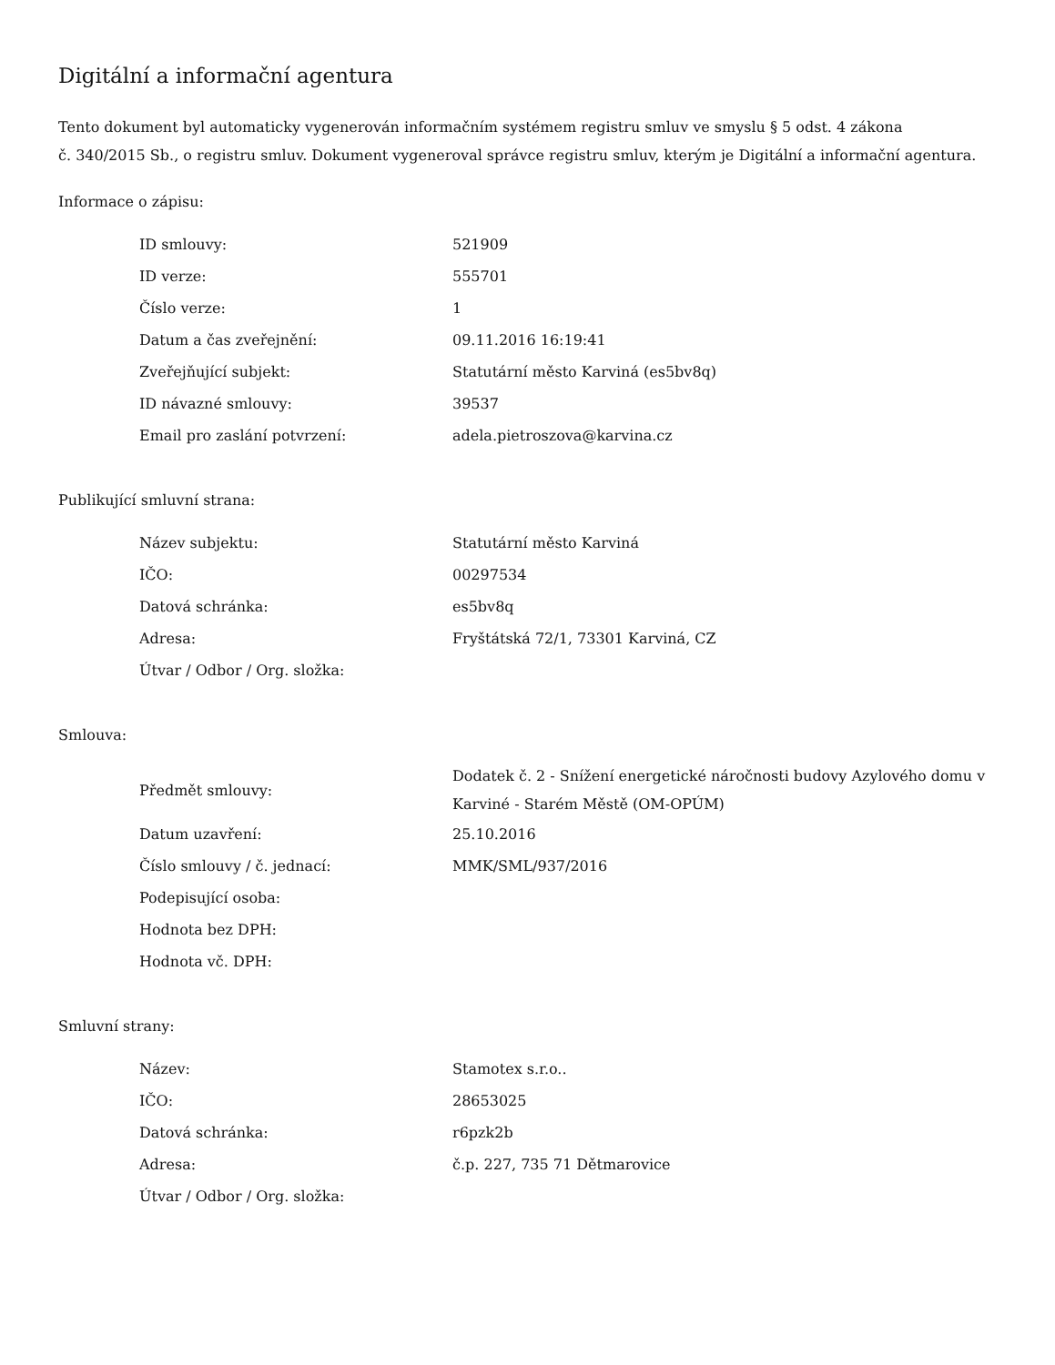Digitální a informační agentura
Tento dokument byl automaticky vygenerován informačním systémem registru smluv ve smyslu § 5 odst. 4 zákona
č. 340/2015 Sb., o registru smluv. Dokument vygeneroval správce registru smluv, kterým je Digitální a informační agentura.
Informace o zápisu:
| ID smlouvy: | 521909 |
| ID verze: | 555701 |
| Číslo verze: | 1 |
| Datum a čas zveřejnění: | 09.11.2016 16:19:41 |
| Zveřejňující subjekt: | Statutární město Karviná (es5bv8q) |
| ID návazné smlouvy: | 39537 |
| Email pro zaslání potvrzení: | adela.pietroszova@karvina.cz |
Publikující smluvní strana:
| Název subjektu: | Statutární město Karviná |
| IČO: | 00297534 |
| Datová schránka: | es5bv8q |
| Adresa: | Fryštátská 72/1, 73301 Karviná, CZ |
| Útvar / Odbor / Org. složka: | |
Smlouva:
| Předmět smlouvy: | Dodatek č. 2 - Snížení energetické náročnosti budovy Azylového domu v Karviné - Starém Městě (OM-OPÚM) |
| Datum uzavření: | 25.10.2016 |
| Číslo smlouvy / č. jednací: | MMK/SML/937/2016 |
| Podepisující osoba: | |
| Hodnota bez DPH: | |
| Hodnota vč. DPH: | |
Smluvní strany:
| Název: | Stamotex s.r.o.. |
| IČO: | 28653025 |
| Datová schránka: | r6pzk2b |
| Adresa: | č.p. 227, 735 71 Dětmarovice |
| Útvar / Odbor / Org. složka: | |